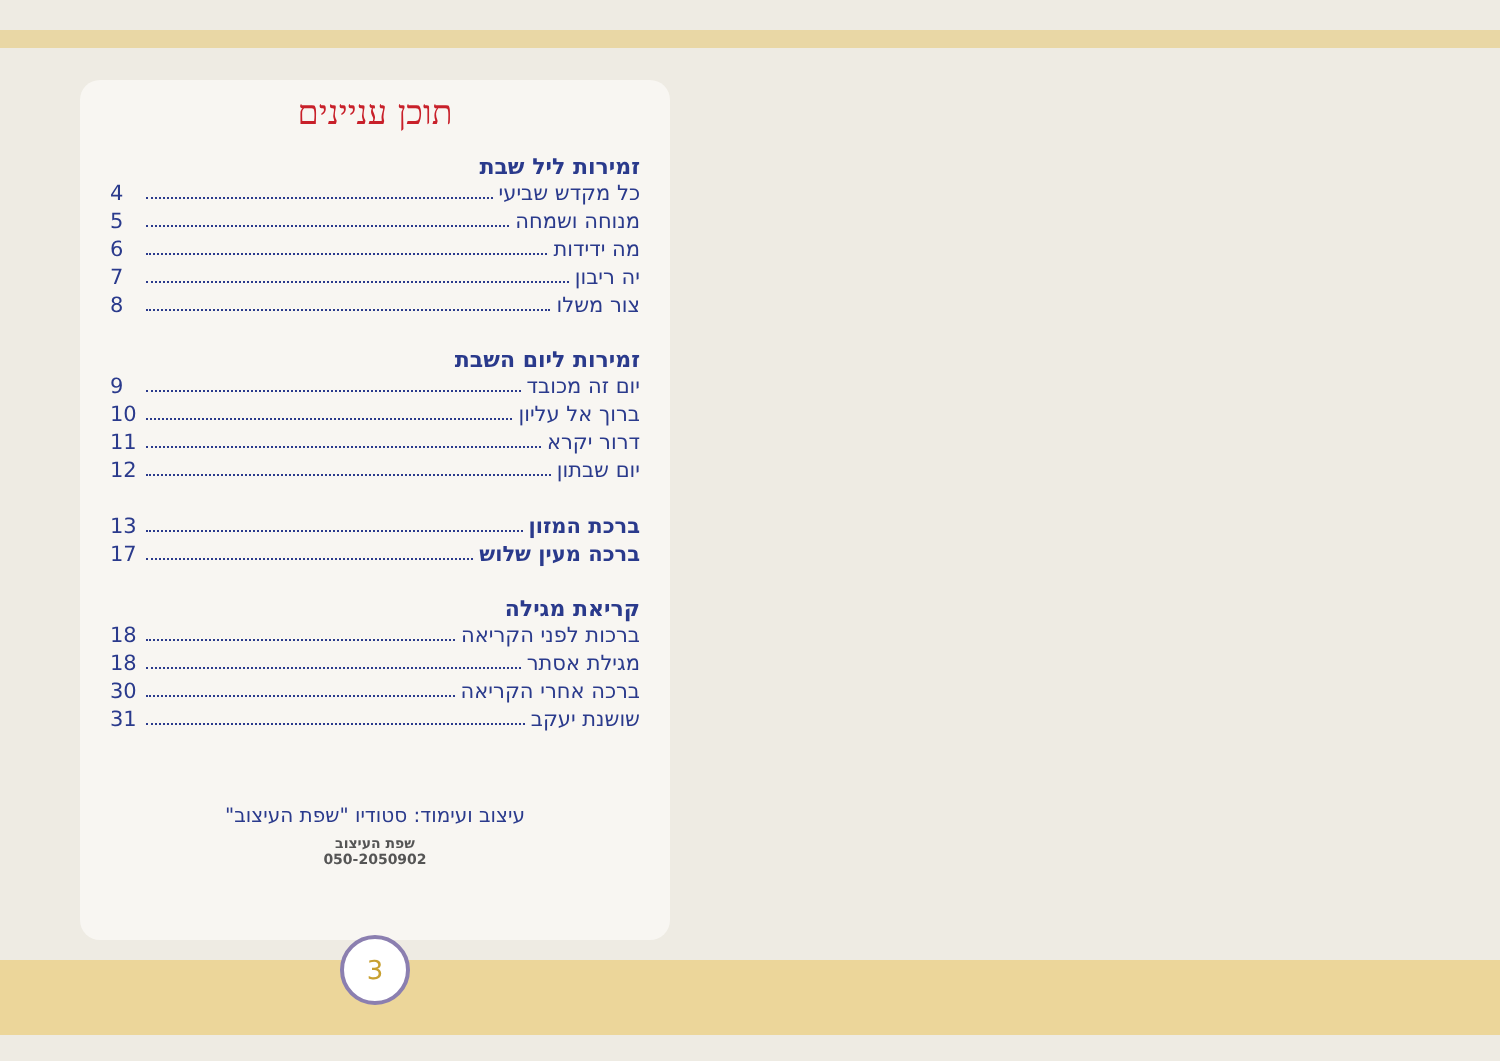תוכן עניינים
זמירות ליל שבת
כל מקדש שביעי 4
מנוחה ושמחה 5
מה ידידות 6
יה ריבון 7
צור משלו 8
זמירות ליום השבת
יום זה מכובד 9
ברוך אל עליון 10
דרור יקרא 11
יום שבתון 12
ברכת המזון 13
ברכה מעין שלוש 17
קריאת מגילה
ברכות לפני הקריאה 18
מגילת אסתר 18
ברכה אחרי הקריאה 30
שושנת יעקב 31
עיצוב ועימוד: סטודיו "שפת העיצוב"
שפת העיצוב
050-2050902
3